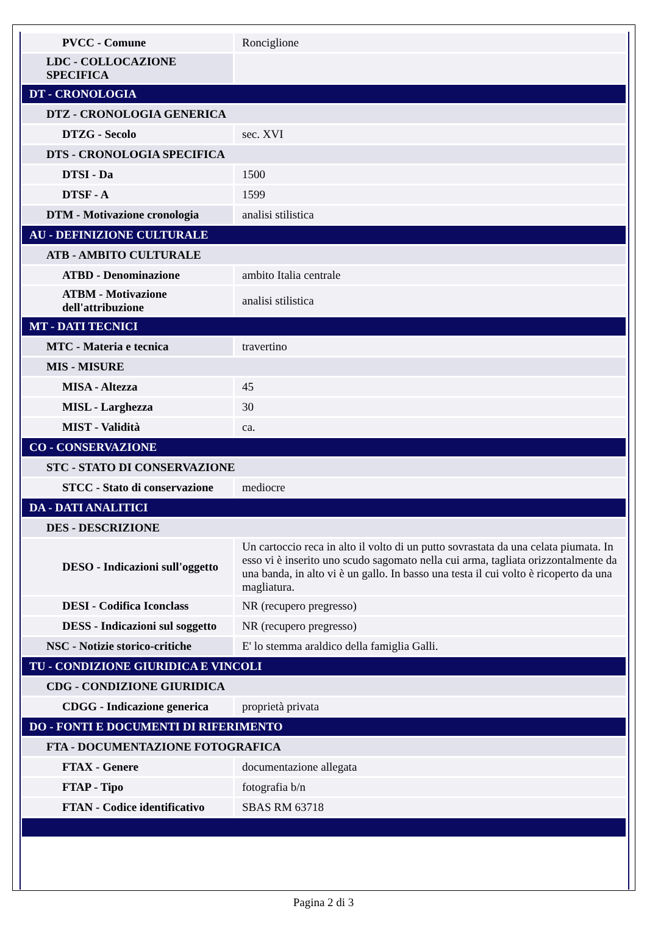| PVCC - Comune | Ronciglione |
| LDC - COLLOCAZIONE SPECIFICA | |
| DT - CRONOLOGIA | |
| DTZ - CRONOLOGIA GENERICA | |
| DTZG - Secolo | sec. XVI |
| DTS - CRONOLOGIA SPECIFICA | |
| DTSI - Da | 1500 |
| DTSF - A | 1599 |
| DTM - Motivazione cronologia | analisi stilistica |
| AU - DEFINIZIONE CULTURALE | |
| ATB - AMBITO CULTURALE | |
| ATBD - Denominazione | ambito Italia centrale |
| ATBM - Motivazione dell'attribuzione | analisi stilistica |
| MT - DATI TECNICI | |
| MTC - Materia e tecnica | travertino |
| MIS - MISURE | |
| MISA - Altezza | 45 |
| MISL - Larghezza | 30 |
| MIST - Validità | ca. |
| CO - CONSERVAZIONE | |
| STC - STATO DI CONSERVAZIONE | |
| STCC - Stato di conservazione | mediocre |
| DA - DATI ANALITICI | |
| DES - DESCRIZIONE | |
| DESO - Indicazioni sull'oggetto | Un cartoccio reca in alto il volto di un putto sovrastata da una celata piumata. In esso vi è inserito uno scudo sagomato nella cui arma, tagliata orizzontalmente da una banda, in alto vi è un gallo. In basso una testa il cui volto è ricoperto da una magliatura. |
| DESI - Codifica Iconclass | NR (recupero pregresso) |
| DESS - Indicazioni sul soggetto | NR (recupero pregresso) |
| NSC - Notizie storico-critiche | E' lo stemma araldico della famiglia Galli. |
| TU - CONDIZIONE GIURIDICA E VINCOLI | |
| CDG - CONDIZIONE GIURIDICA | |
| CDGG - Indicazione generica | proprietà privata |
| DO - FONTI E DOCUMENTI DI RIFERIMENTO | |
| FTA - DOCUMENTAZIONE FOTOGRAFICA | |
| FTAX - Genere | documentazione allegata |
| FTAP - Tipo | fotografia b/n |
| FTAN - Codice identificativo | SBAS RM 63718 |
Pagina 2 di 3